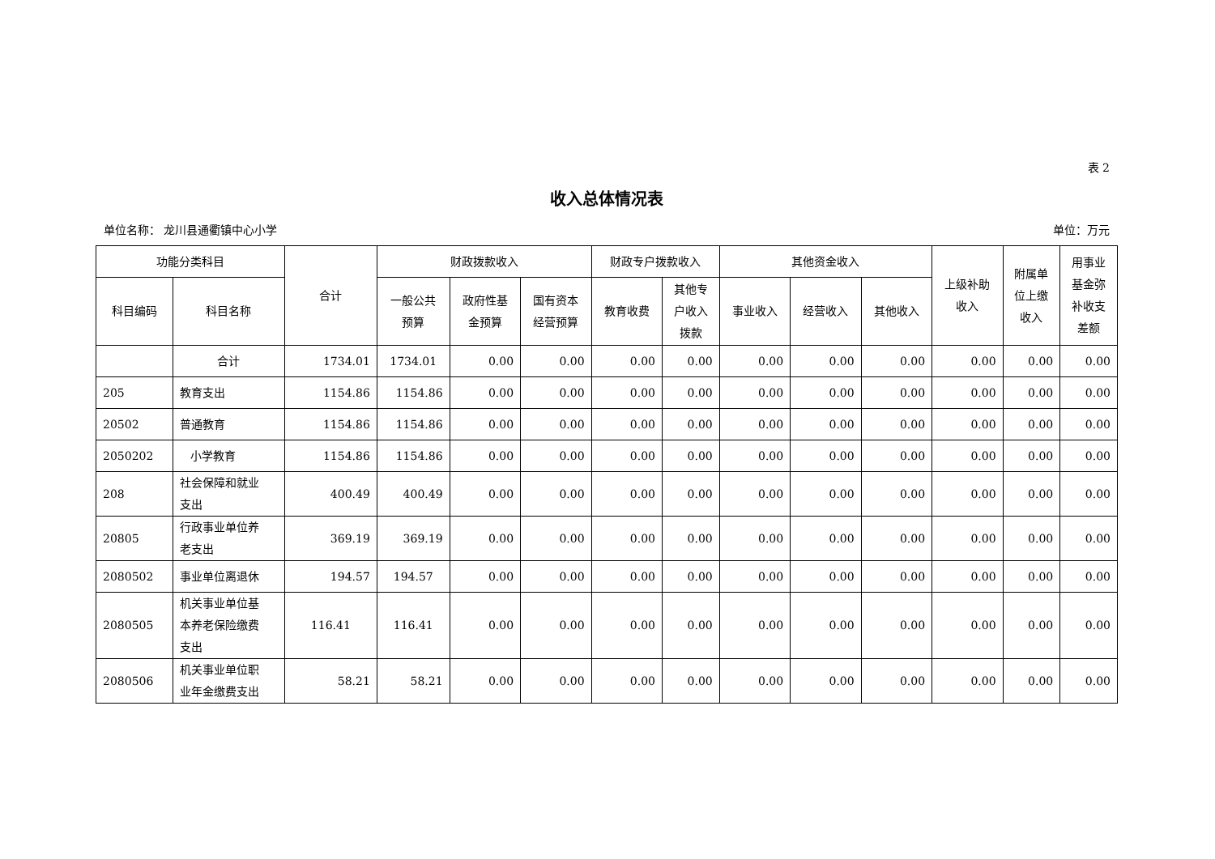表 2
收入总体情况表
单位名称： 龙川县通衢镇中心小学 单位：万元
| 功能分类科目 | | 合计 | 财政拨款收入 | | | 财政专户拨款收入 | | 其他资金收入 | | | 上级补助 收入 | 附属单 位上缴 收入 | 用事业 基金弥 补收支 差额 |
| --- | --- | --- | --- | --- | --- | --- | --- | --- | --- | --- | --- | --- | --- |
| 科目编码 | 科目名称 | | 一般公共 预算 | 政府性基 金预算 | 国有资本 经营预算 | 教育收费 | 其他专 户收入 拨款 | 事业收入 | 经营收入 | 其他收入 | | | |
| | 合计 | 1734.01 | 1734.01 | 0.00 | 0.00 | 0.00 | 0.00 | 0.00 | 0.00 | 0.00 | 0.00 | 0.00 | 0.00 |
| 205 | 教育支出 | 1154.86 | 1154.86 | 0.00 | 0.00 | 0.00 | 0.00 | 0.00 | 0.00 | 0.00 | 0.00 | 0.00 | 0.00 |
| 20502 | 普通教育 | 1154.86 | 1154.86 | 0.00 | 0.00 | 0.00 | 0.00 | 0.00 | 0.00 | 0.00 | 0.00 | 0.00 | 0.00 |
| 2050202 | 小学教育 | 1154.86 | 1154.86 | 0.00 | 0.00 | 0.00 | 0.00 | 0.00 | 0.00 | 0.00 | 0.00 | 0.00 | 0.00 |
| 208 | 社会保障和就业 支出 | 400.49 | 400.49 | 0.00 | 0.00 | 0.00 | 0.00 | 0.00 | 0.00 | 0.00 | 0.00 | 0.00 | 0.00 |
| 20805 | 行政事业单位养 老支出 | 369.19 | 369.19 | 0.00 | 0.00 | 0.00 | 0.00 | 0.00 | 0.00 | 0.00 | 0.00 | 0.00 | 0.00 |
| 2080502 | 事业单位离退休 | 194.57 | 194.57 | 0.00 | 0.00 | 0.00 | 0.00 | 0.00 | 0.00 | 0.00 | 0.00 | 0.00 | 0.00 |
| 2080505 | 机关事业单位基 本养老保险缴费 支出 | 116.41 | 116.41 | 0.00 | 0.00 | 0.00 | 0.00 | 0.00 | 0.00 | 0.00 | 0.00 | 0.00 | 0.00 |
| 2080506 | 机关事业单位职 业年金缴费支出 | 58.21 | 58.21 | 0.00 | 0.00 | 0.00 | 0.00 | 0.00 | 0.00 | 0.00 | 0.00 | 0.00 | 0.00 |